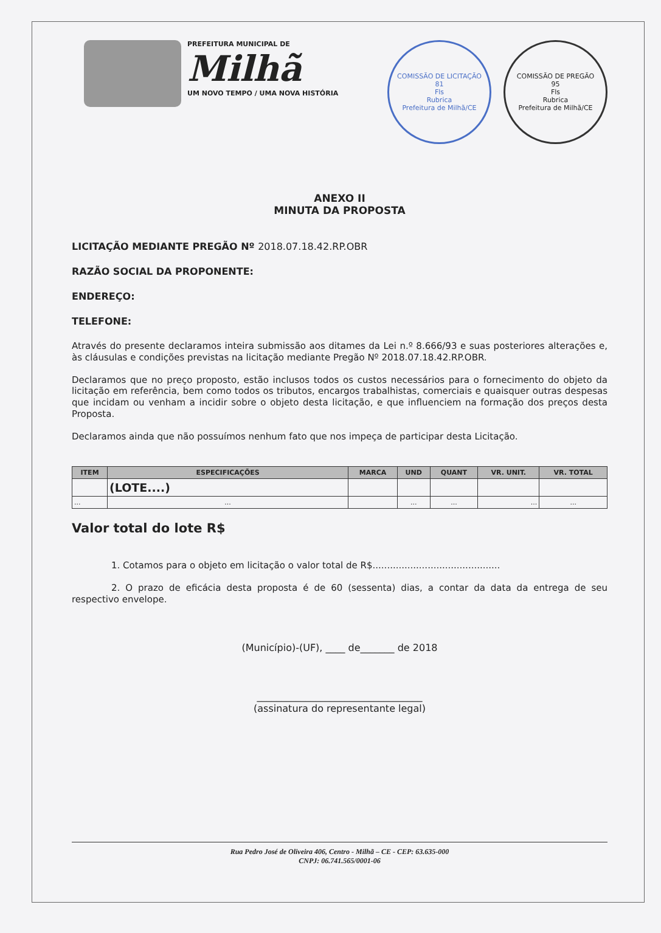PREFEITURA MUNICIPAL DE
Milhã
UM NOVO TEMPO / UMA NOVA HISTÓRIA
COMISSÃO DE LICITAÇÃO
81
Fls
Rubrica
Prefeitura de Milhã/CE
COMISSÃO DE PREGÃO
95
Fls
Rubrica
Prefeitura de Milhã/CE
ANEXO II
MINUTA DA PROPOSTA
LICITAÇÃO MEDIANTE PREGÃO Nº 2018.07.18.42.RP.OBR
RAZÃO SOCIAL DA PROPONENTE:
ENDEREÇO:
TELEFONE:
Através do presente declaramos inteira submissão aos ditames da Lei n.º 8.666/93 e suas posteriores alterações e, às cláusulas e condições previstas na licitação mediante Pregão Nº 2018.07.18.42.RP.OBR.
Declaramos que no preço proposto, estão inclusos todos os custos necessários para o fornecimento do objeto da licitação em referência, bem como todos os tributos, encargos trabalhistas, comerciais e quaisquer outras despesas que incidam ou venham a incidir sobre o objeto desta licitação, e que influenciem na formação dos preços desta Proposta.
Declaramos ainda que não possuímos nenhum fato que nos impeça de participar desta Licitação.
| ITEM | ESPECIFICAÇÕES | MARCA | UND | QUANT | VR. UNIT. | VR. TOTAL |
| --- | --- | --- | --- | --- | --- | --- |
| | (LOTE....) | | | | | |
| ... | ... | | ... | ... | ... | ... |
Valor total do lote R$
1. Cotamos para o objeto em licitação o valor total de R$............................................
2. O prazo de eficácia desta proposta é de 60 (sessenta) dias, a contar da data da entrega de seu respectivo envelope.
(Município)-(UF), ____ de_______ de 2018
__________________________________
(assinatura do representante legal)
Rua Pedro José de Oliveira 406, Centro - Milhã – CE - CEP: 63.635-000
CNPJ: 06.741.565/0001-06